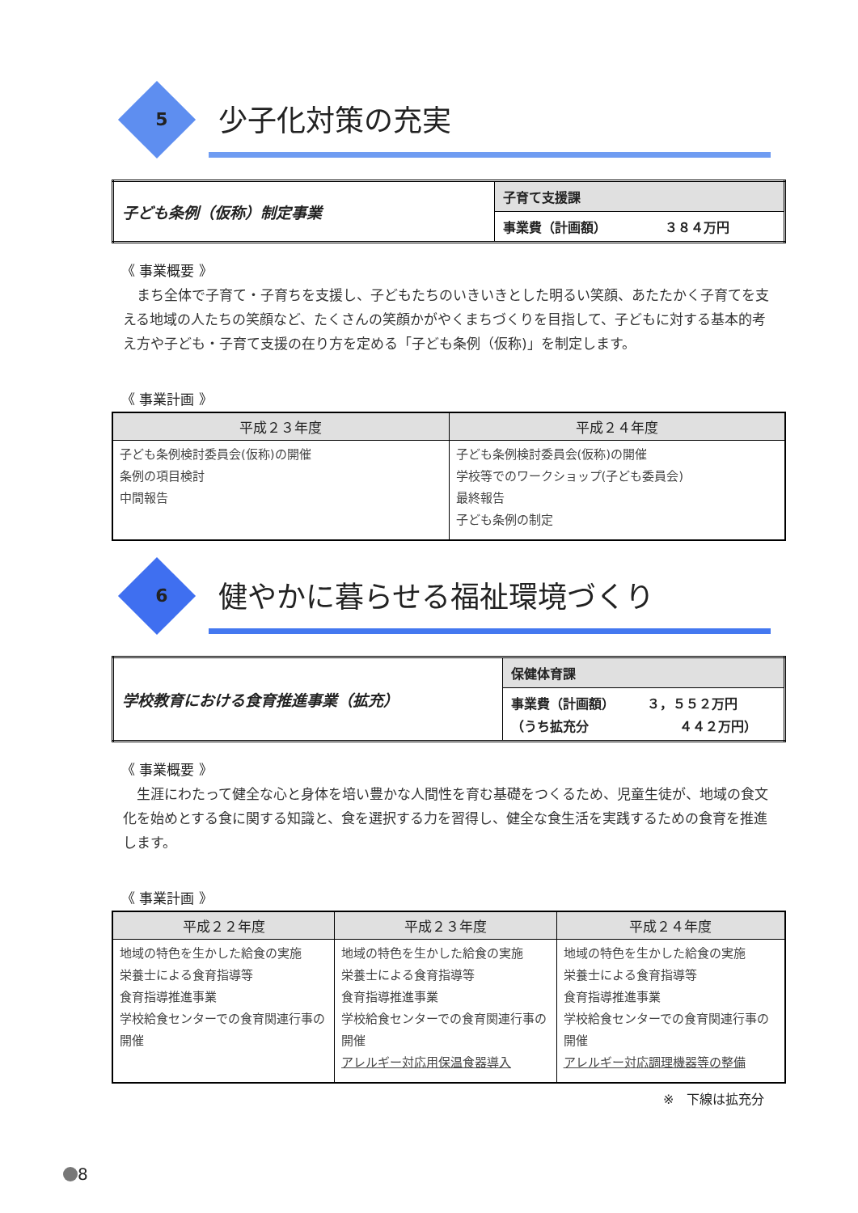5 少子化対策の充実
| 子ども条例（仮称）制定事業 | 子育て支援課 |
| | 事業費（計画額） ３８４万円 |
《 事業概要 》
まち全体で子育て・子育ちを支援し、子どもたちのいきいきとした明るい笑顔、あたたかく子育てを支える地域の人たちの笑顔など、たくさんの笑顔かがやくまちづくりを目指して、子どもに対する基本的考え方や子ども・子育て支援の在り方を定める「子ども条例（仮称)」を制定します。
《 事業計画 》
| 平成２３年度 | 平成２４年度 |
| --- | --- |
| 子ども条例検討委員会(仮称)の開催 条例の項目検討 中間報告 | 子ども条例検討委員会(仮称)の開催 学校等でのワークショップ(子ども委員会) 最終報告 子ども条例の制定 |
6 健やかに暮らせる福祉環境づくり
| 学校教育における食育推進事業（拡充） | 保健体育課 |
| | 事業費（計画額） ３，５５２万円 （うち拡充分 ４４２万円） |
《 事業概要 》
生涯にわたって健全な心と身体を培い豊かな人間性を育む基礎をつくるため、児童生徒が、地域の食文化を始めとする食に関する知識と、食を選択する力を習得し、健全な食生活を実践するための食育を推進します。
《 事業計画 》
| 平成２２年度 | 平成２３年度 | 平成２４年度 |
| --- | --- | --- |
| 地域の特色を生かした給食の実施 栄養士による食育指導等 食育指導推進事業 学校給食センターでの食育関連行事の開催 | 地域の特色を生かした給食の実施 栄養士による食育指導等 食育指導推進事業 学校給食センターでの食育関連行事の開催 アレルギー対応用保温食器導入 | 地域の特色を生かした給食の実施 栄養士による食育指導等 食育指導推進事業 学校給食センターでの食育関連行事の開催 アレルギー対応調理機器等の整備 |
※　下線は拡充分
8